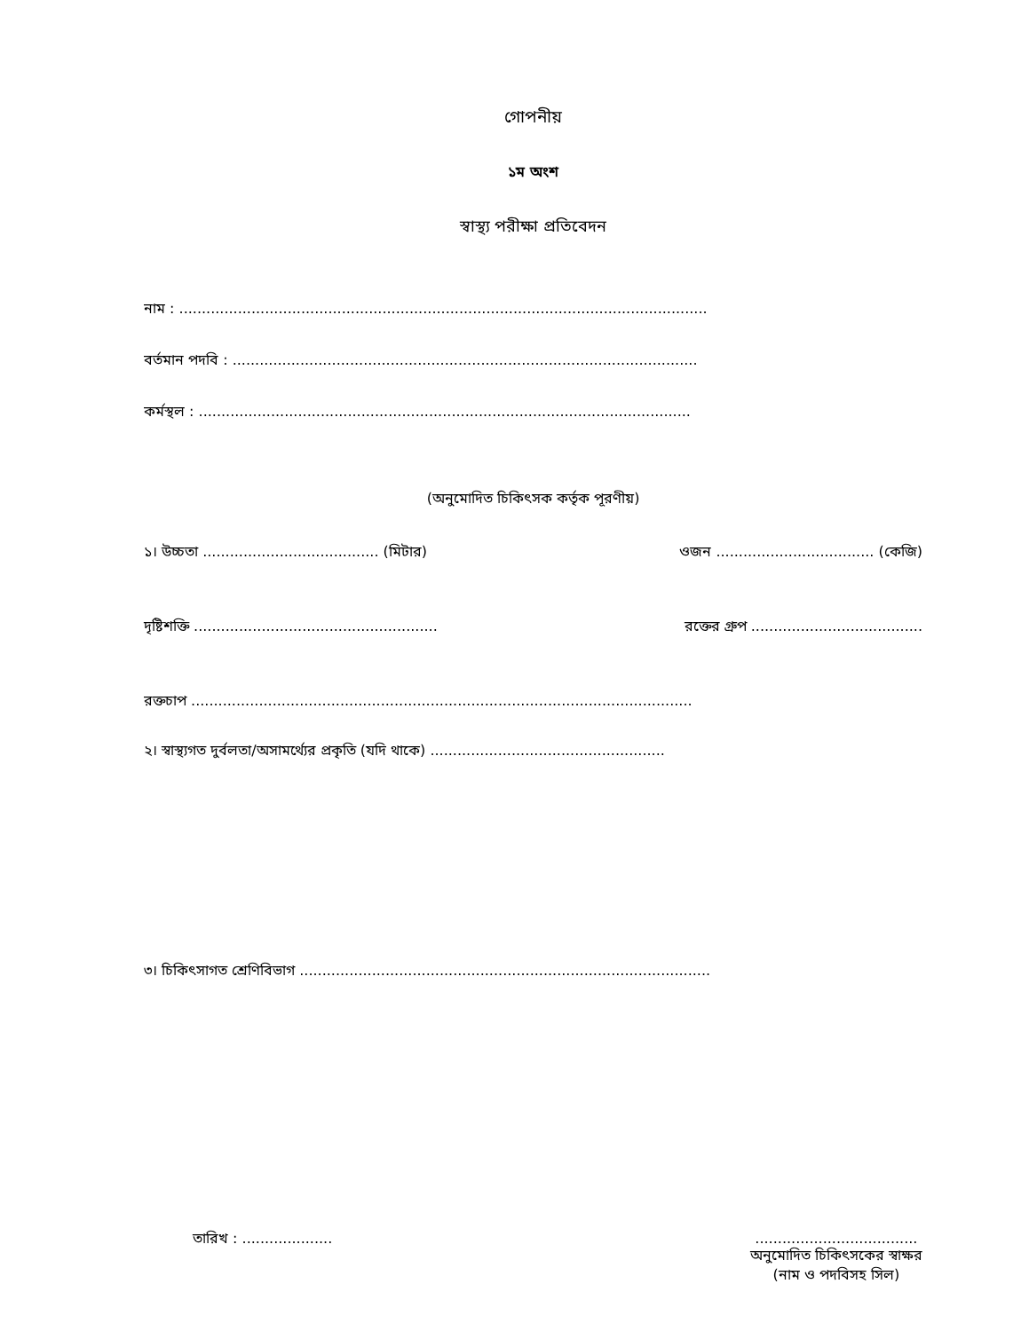গোপনীয়
১ম অংশ
স্বাস্থ্য পরীক্ষা প্রতিবেদন
নাম : .....................................................................................................................
বর্তমান পদবি : .......................................................................................................
কর্মস্থল : .............................................................................................................
(অনুমোদিত চিকিৎসক কর্তৃক পূরণীয়)
১। উচ্চতা ....................................... (মিটার) ওজন ................................... (কেজি)
দৃষ্টিশক্তি ...................................................... রক্তের গ্রুপ ......................................
রক্তচাপ ...............................................................................................................
২। স্বাস্থ্যগত দুর্বলতা/অসামর্থ্যের প্রকৃতি (যদি থাকে) ....................................................
৩। চিকিৎসাগত শ্রেণিবিভাগ ...........................................................................................
তারিখ : ........................................................
অনুমোদিত চিকিৎসকের স্বাক্ষর
(নাম ও পদবিসহ সিল)